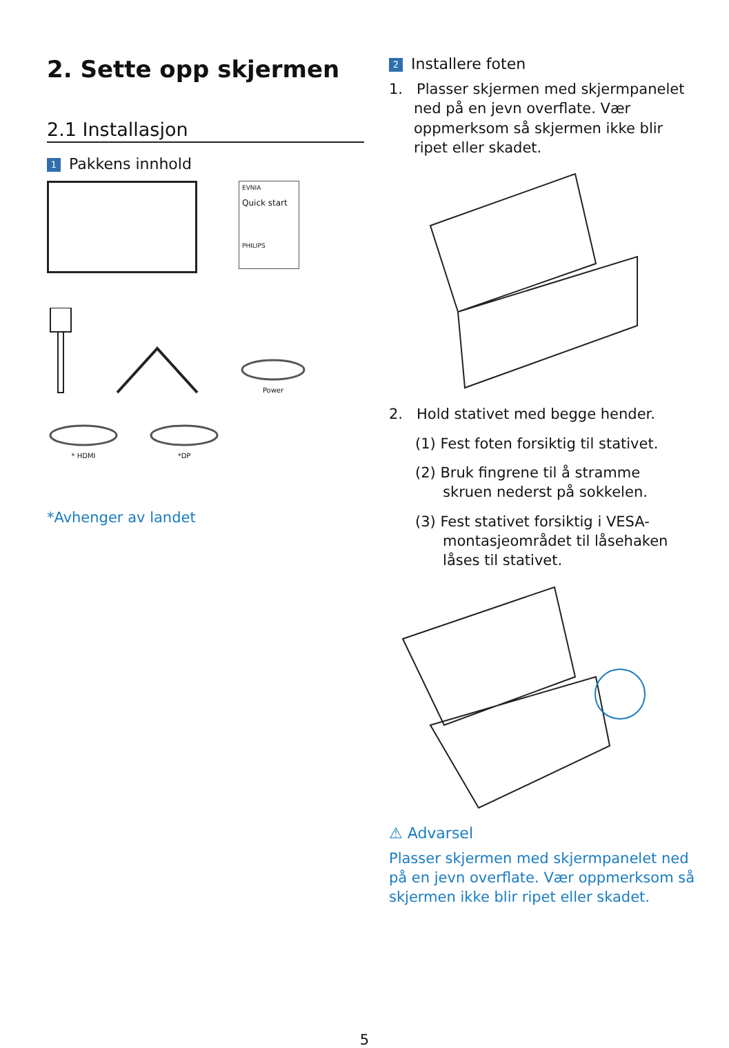2. Sette opp skjermen
2.1 Installasjon
1 Pakkens innhold
EVNIA
Quick start
PHILIPS
Power
* HDMI *DP
*Avhenger av landet
2 Installere foten
1. Plasser skjermen med skjermpanelet
ned på en jevn overflate. Vær
oppmerksom så skjermen ikke blir
ripet eller skadet.
2. Hold stativet med begge hender.
(1) Fest foten forsiktig til stativet.
(2) Bruk fingrene til å stramme
skruen nederst på sokkelen.
(3) Fest stativet forsiktig i VESA-
montasjeområdet til låsehaken
låses til stativet.
⚠ Advarsel
Plasser skjermen med skjermpanelet ned på en jevn overflate. Vær oppmerksom så skjermen ikke blir ripet eller skadet.
5